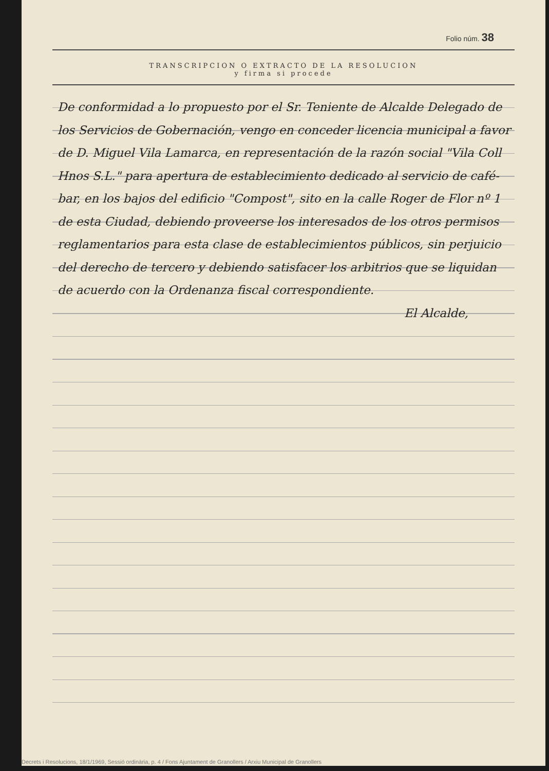Folio núm. 38
TRANSCRIPCION O EXTRACTO DE LA RESOLUCION
y firma si procede
De conformidad a lo propuesto por el Sr. Teniente de Alcalde Delegado de los Servicios de Gobernación, vengo en conceder licencia municipal a favor de D. Miguel Vila Lamarca, en representación de la razón social "Vila Coll Hnos S.L." para apertura de establecimiento dedicado al servicio de café-bar, en los bajos del edificio "Compost", sito en la calle Roger de Flor nº 1 de esta Ciudad, debiendo proveerse los interesados de los otros permisos reglamentarios para esta clase de establecimientos públicos, sin perjuicio del derecho de tercero y debiendo satisfacer los arbitrios que se liquidan de acuerdo con la Ordenanza fiscal correspondiente.
El Alcalde,
Decrets i Resolucions, 18/1/1969, Sessió ordinària, p. 4 / Fons Ajuntament de Granollers / Arxiu Municipal de Granollers